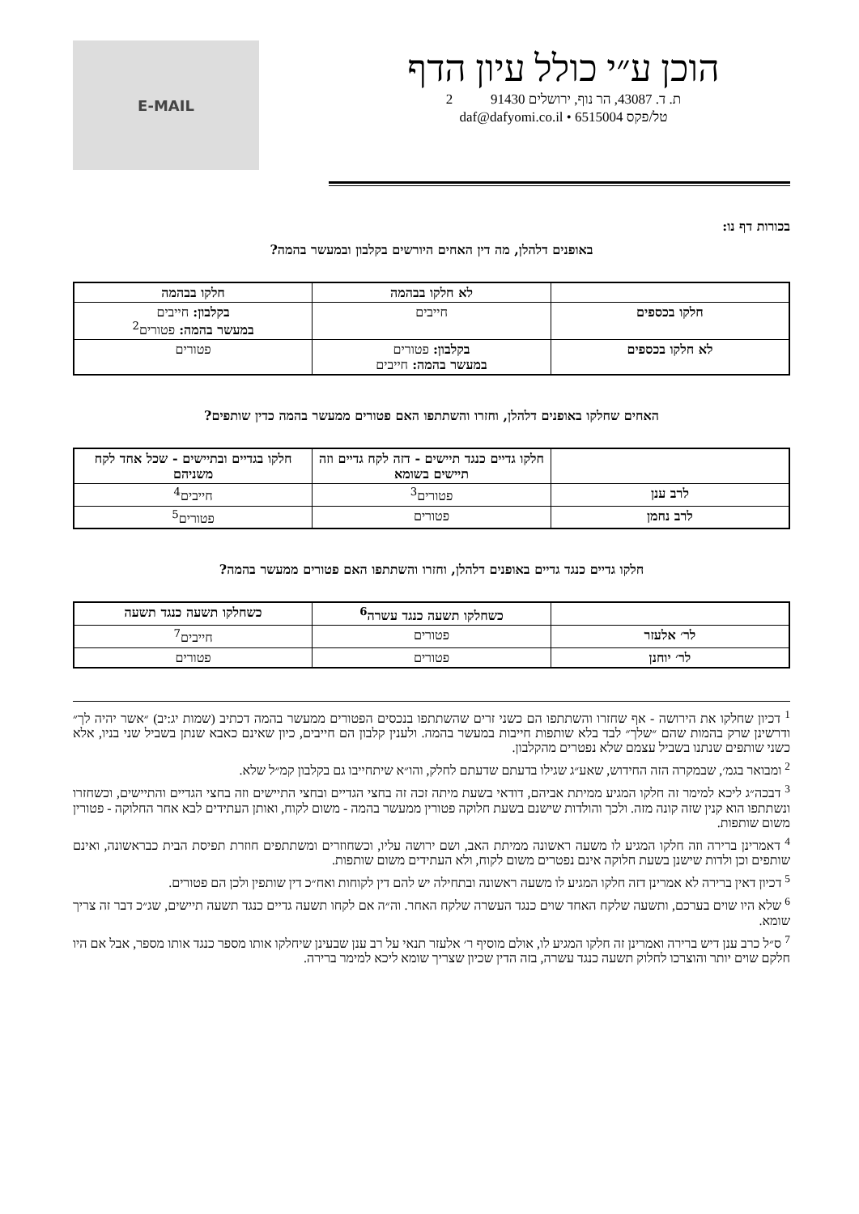הוכן ע״י כולל עיון הדף
ת. ד. 43087, הר נוף, ירושלים 91430 2
טל/פקס 6515004 • daf@dafyomi.co.il
E-MAIL
בכורות דף נו:
באופנים דלהלן, מה דין האחים היורשים בקלבון ובמעשר בהמה?
| | לא חלקו בבהמה | חלקו בבהמה |
| --- | --- | --- |
| חלקו בכספים | חייבים | בקלבון: חייבים במעשר בהמה: פטורים<sup>2</sup> |
| לא חלקו בכספים | בקלבון: פטורים במעשר בהמה: חייבים | פטורים |
האחים שחלקו באופנים דלהלן, וחזרו והשתתפו האם פטורים ממעשר בהמה כדין שותפים?
| | חלקו גדיים כנגד תיישים - דזה לקח גדיים וזה תיישים בשומא | חלקו בגדיים ובתיישים - שכל אחד לקח משניהם |
| --- | --- | --- |
| לרב ענן | פטורים<sup>3</sup> | חייבים<sup>4</sup> |
| לרב נחמן | פטורים | פטורים<sup>5</sup> |
חלקו גדיים כנגד גדיים באופנים דלהלן, וחזרו והשתתפו האם פטורים ממעשר בהמה?
| | כשחלקו תשעה כנגד עשרה<sup>6</sup> | כשחלקו תשעה כנגד תשעה |
| --- | --- | --- |
| לר׳ אלעזר | פטורים | חייבים<sup>7</sup> |
| לר׳ יוחנן | פטורים | פטורים |
<sup>1</sup> דכיון שחלקו את הירושה - אף שחזרו והשתתפו הם כשני זרים שהשתתפו בנכסים הפטורים ממעשר בהמה דכתיב (שמות יג:יב) ״אשר יהיה לך״ ודרשינן שרק בהמות שהם ״שלך״ לבד בלא שותפות חייבות במעשר בהמה. ולענין קלבון הם חייבים, כיון שאינם כאבא שנתן בשביל שני בניו, אלא כשני שותפים שנתנו בשביל עצמם שלא נפטרים מהקלבון.
<sup>2</sup> ומבואר בגמ׳, שבמקרה הזה החידוש, שאע״ג שגילו בדעתם שדעתם לחלק, והו״א שיתחייבו גם בקלבון קמ״ל שלא.
<sup>3</sup> דבכה״ג ליכא למימר זה חלקו המגיע ממיתת אביהם, דודאי בשעת מיתה זכה זה בחצי הגדיים ובחצי התיישים וזה בחצי הגדיים והתיישים, וכשחזרו ונשתתפו הוא קנין שזה קונה מזה. ולכך והולדות שישנם בשעת חלוקה פטורין ממעשר בהמה - משום לקוח, ואותן העתידים לבא אחר החלוקה - פטורין משום שותפות.
<sup>4</sup> דאמרינן ברירה וזה חלקו המגיע לו משעה ראשונה ממיתת האב, ושם ירושה עליו, וכשחוזרים ומשתתפים חוזרת תפיסת הבית כבראשונה, ואינם שותפים וכן ולדות שישנן בשעת חלוקה אינם נפטרים משום לקוח, ולא העתידים משום שותפות.
<sup>5</sup> דכיון דאין ברירה לא אמרינן דזה חלקו המגיע לו משעה ראשונה ובתחילה יש להם דין לקוחות ואח״כ דין שותפין ולכן הם פטורים.
<sup>6</sup> שלא היו שוים בערכם, ותשעה שלקח האחד שוים כנגד העשרה שלקח האחר. וה״ה אם לקחו תשעה גדיים כנגד תשעה תיישים, שג״כ דבר זה צריך שומא.
<sup>7</sup> ס״ל כרב ענן דיש ברירה ואמרינן זה חלקו המגיע לו, אולם מוסיף ר׳ אלעזר תנאי על רב ענן שבעינן שיחלקו אותו מספר כנגד אותו מספר, אבל אם היו חלקם שוים יותר והוצרכו לחלוק תשעה כנגד עשרה, בזה הדין שכיון שצריך שומא ליכא למימר ברירה.